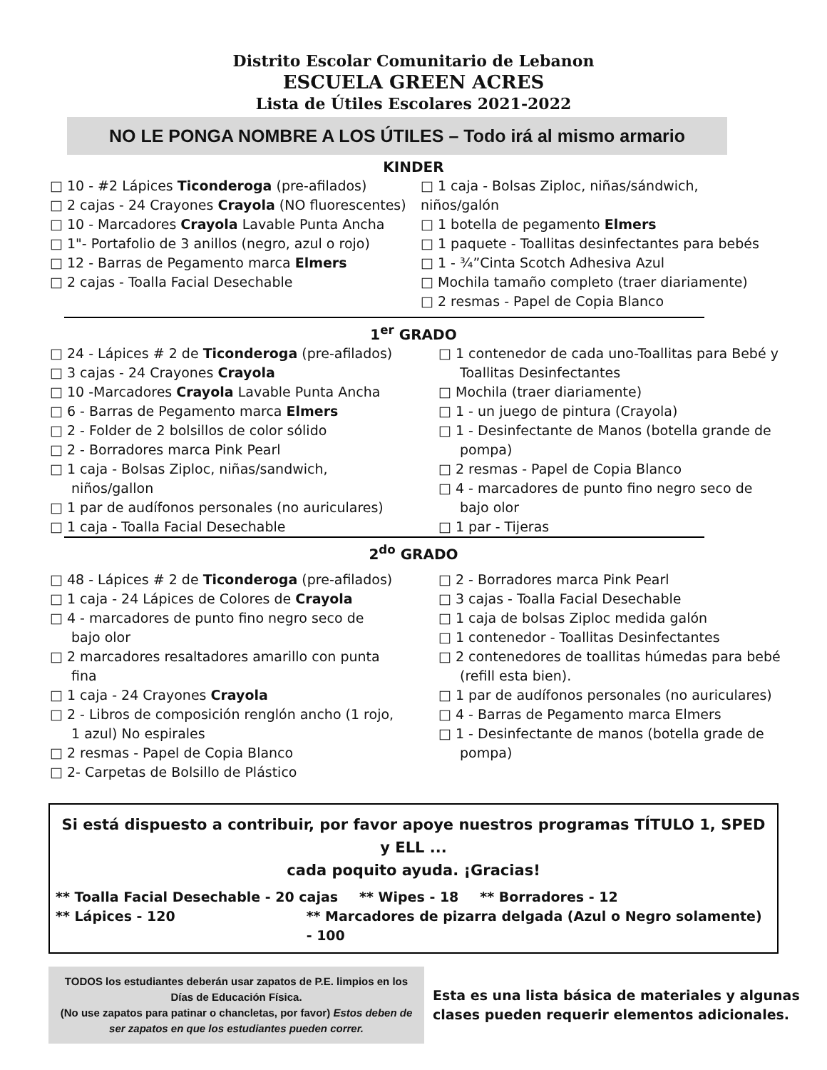Distrito Escolar Comunitario de Lebanon
ESCUELA GREEN ACRES
Lista de Útiles Escolares 2021-2022
NO LE PONGA NOMBRE A LOS ÚTILES – Todo irá al mismo armario
KINDER
□ 10 - #2 Lápices Ticonderoga (pre-afilados)
□ 2 cajas - 24 Crayones Crayola (NO fluorescentes)
□ 10 - Marcadores Crayola Lavable Punta Ancha
□ 1"- Portafolio de 3 anillos (negro, azul o rojo)
□ 12 - Barras de Pegamento marca Elmers
□ 2 cajas - Toalla Facial Desechable
□ 1 caja - Bolsas Ziploc, niñas/sándwich, niños/galón
□ 1 botella de pegamento Elmers
□ 1 paquete - Toallitas desinfectantes para bebés
□ 1 - ¾”Cinta Scotch Adhesiva Azul
□ Mochila tamaño completo (traer diariamente)
□ 2 resmas - Papel de Copia Blanco
1<sup>er</sup> GRADO
□ 24 - Lápices # 2 de Ticonderoga (pre-afilados)
□ 3 cajas - 24 Crayones Crayola
□ 10 -Marcadores Crayola Lavable Punta Ancha
□ 6 - Barras de Pegamento marca Elmers
□ 2 - Folder de 2 bolsillos de color sólido
□ 2 - Borradores marca Pink Pearl
□ 1 caja - Bolsas Ziploc, niñas/sandwich,
niños/gallon
□ 1 par de audífonos personales (no auriculares)
□ 1 caja - Toalla Facial Desechable
□ 1 contenedor de cada uno-Toallitas para Bebé y
Toallitas Desinfectantes
□ Mochila (traer diariamente)
□ 1 - un juego de pintura (Crayola)
□ 1 - Desinfectante de Manos (botella grande de
pompa)
□ 2 resmas - Papel de Copia Blanco
□ 4 - marcadores de punto fino negro seco de
bajo olor
□ 1 par - Tijeras
2<sup>do</sup> GRADO
□ 48 - Lápices # 2 de Ticonderoga (pre-afilados)
□ 1 caja - 24 Lápices de Colores de Crayola
□ 4 - marcadores de punto fino negro seco de
bajo olor
□ 2 marcadores resaltadores amarillo con punta
fina
□ 1 caja - 24 Crayones Crayola
□ 2 - Libros de composición renglón ancho (1 rojo,
1 azul) No espirales
□ 2 resmas - Papel de Copia Blanco
□ 2- Carpetas de Bolsillo de Plástico
□ 2 - Borradores marca Pink Pearl
□ 3 cajas - Toalla Facial Desechable
□ 1 caja de bolsas Ziploc medida galón
□ 1 contenedor - Toallitas Desinfectantes
□ 2 contenedores de toallitas húmedas para bebé
(refill esta bien).
□ 1 par de audífonos personales (no auriculares)
□ 4 - Barras de Pegamento marca Elmers
□ 1 - Desinfectante de manos (botella grade de
pompa)
Si está dispuesto a contribuir, por favor apoye nuestros programas TÍTULO 1, SPED y ELL ...
cada poquito ayuda. ¡Gracias!
** Toalla Facial Desechable - 20 cajas ** Wipes - 18 ** Borradores - 12
** Lápices - 120 ** Marcadores de pizarra delgada (Azul o Negro solamente) - 100
TODOS los estudiantes deberán usar zapatos de P.E. limpios en los Días de Educación Física.
(No use zapatos para patinar o chancletas, por favor) Estos deben de ser zapatos en que los estudiantes pueden correr.
Esta es una lista básica de materiales y algunas
clases pueden requerir elementos adicionales.